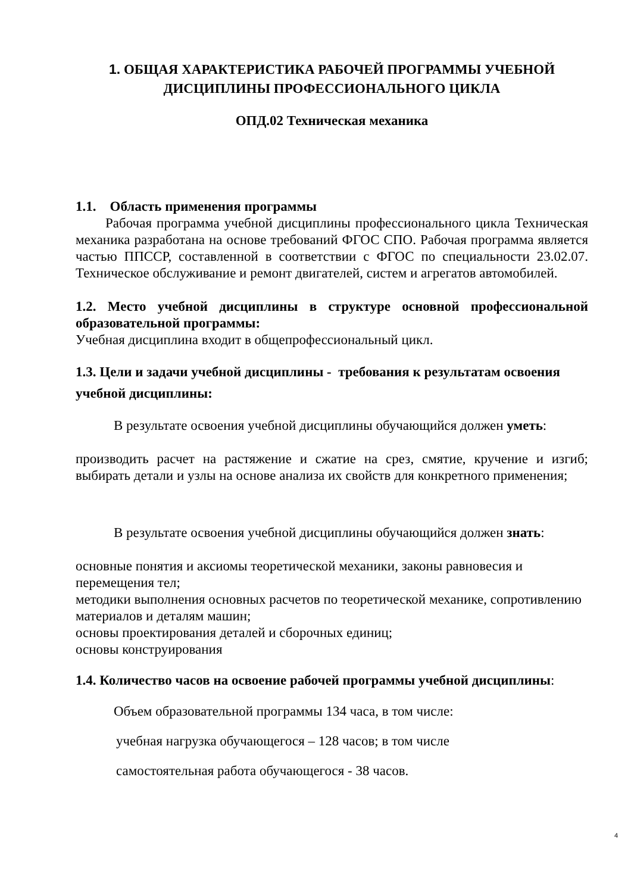1. ОБЩАЯ ХАРАКТЕРИСТИКА РАБОЧЕЙ ПРОГРАММЫ УЧЕБНОЙ ДИСЦИПЛИНЫ ПРОФЕССИОНАЛЬНОГО ЦИКЛА
ОПД.02 Техническая механика
1.1. Область применения программы
Рабочая программа учебной дисциплины профессионального цикла Техническая механика разработана на основе требований ФГОС СПО. Рабочая программа является частью ППССР, составленной в соответствии с ФГОС по специальности 23.02.07. Техническое обслуживание и ремонт двигателей, систем и агрегатов автомобилей.
1.2. Место учебной дисциплины в структуре основной профессиональной образовательной программы:
Учебная дисциплина входит в общепрофессиональный цикл.
1.3. Цели и задачи учебной дисциплины - требования к результатам освоения учебной дисциплины:
В результате освоения учебной дисциплины обучающийся должен уметь:
производить расчет на растяжение и сжатие на срез, смятие, кручение и изгиб; выбирать детали и узлы на основе анализа их свойств для конкретного применения;
В результате освоения учебной дисциплины обучающийся должен знать:
основные понятия и аксиомы теоретической механики, законы равновесия и перемещения тел;
методики выполнения основных расчетов по теоретической механике, сопротивлению материалов и деталям машин;
основы проектирования деталей и сборочных единиц;
основы конструирования
1.4. Количество часов на освоение рабочей программы учебной дисциплины:
Объем образовательной программы 134 часа, в том числе:
учебная нагрузка обучающегося – 128 часов; в том числе
самостоятельная работа обучающегося - 38 часов.
4